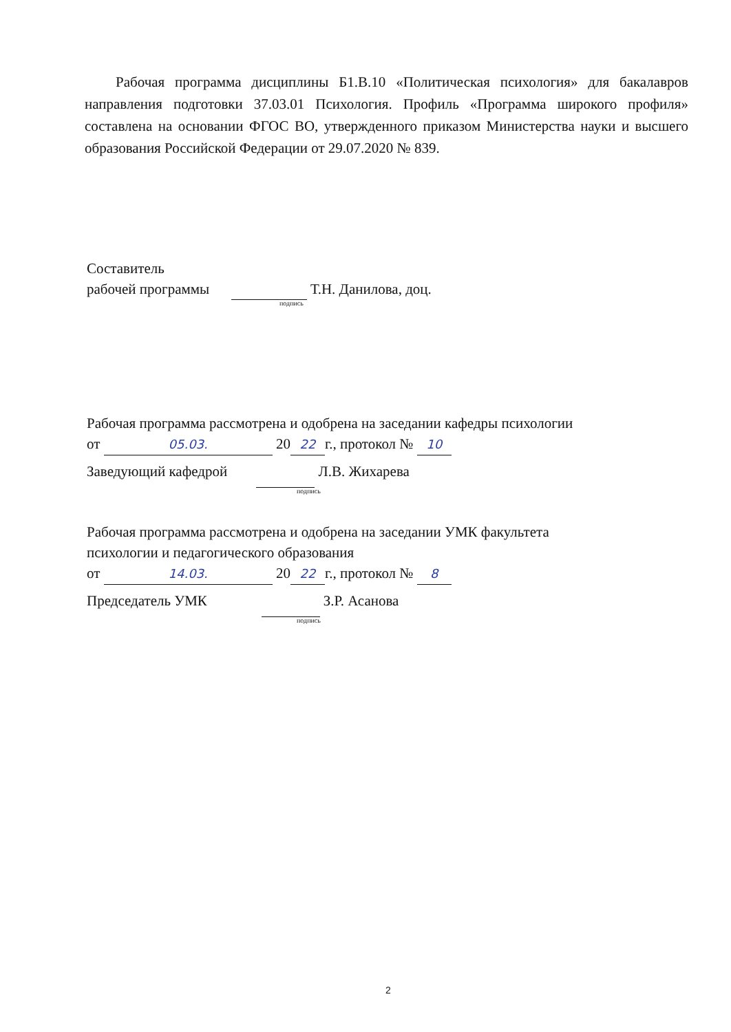Рабочая программа дисциплины Б1.В.10 «Политическая психология» для бакалавров направления подготовки 37.03.01 Психология. Профиль «Программа широкого профиля» составлена на основании ФГОС ВО, утвержденного приказом Министерства науки и высшего образования Российской Федерации от 29.07.2020 № 839.
Составитель
рабочей программы Т.Н. Данилова, доц.
подпись
Рабочая программа рассмотрена и одобрена на заседании кафедры психологии
от 05.03. 20 22 г., протокол № 10
Заведующий кафедрой Л.В. Жихарева
подпись
Рабочая программа рассмотрена и одобрена на заседании УМК факультета
психологии и педагогического образования
от 14.03. 20 22 г., протокол № 8
Председатель УМК З.Р. Асанова
подпись
2